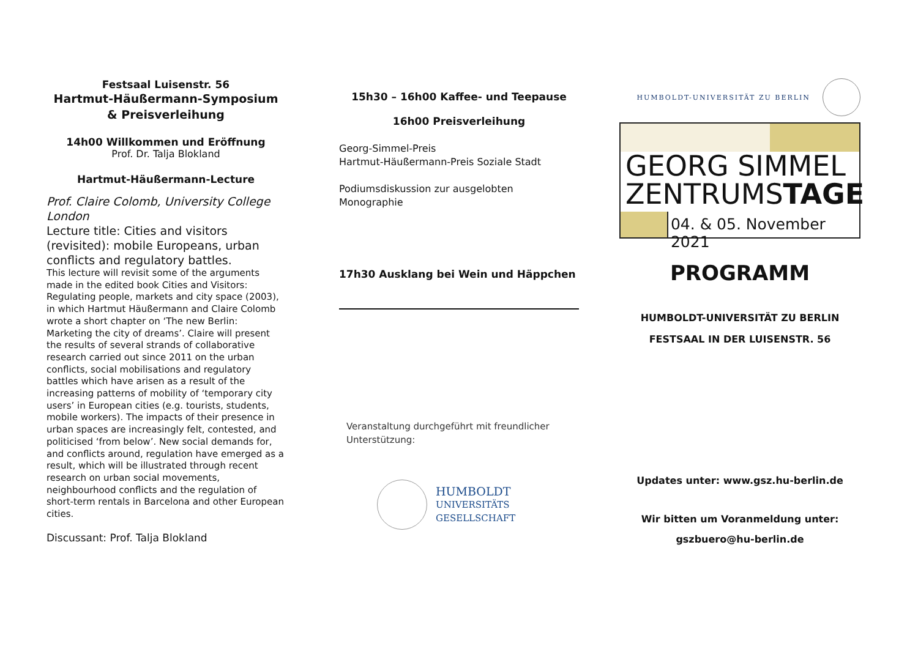Festsaal Luisenstr. 56
Hartmut-Häußermann-Symposium & Preisverleihung
14h00 Willkommen und Eröffnung
Prof. Dr. Talja Blokland
Hartmut-Häußermann-Lecture
Prof. Claire Colomb, University College London
Lecture title: Cities and visitors (revisited): mobile Europeans, urban conflicts and regulatory battles.
This lecture will revisit some of the arguments made in the edited book Cities and Visitors: Regulating people, markets and city space (2003), in which Hartmut Häußermann and Claire Colomb wrote a short chapter on ‘The new Berlin: Marketing the city of dreams’. Claire will present the results of several strands of collaborative research carried out since 2011 on the urban conflicts, social mobilisations and regulatory battles which have arisen as a result of the increasing patterns of mobility of ‘temporary city users’ in European cities (e.g. tourists, students, mobile workers). The impacts of their presence in urban spaces are increasingly felt, contested, and politicised ‘from below’. New social demands for, and conflicts around, regulation have emerged as a result, which will be illustrated through recent research on urban social movements, neighbourhood conflicts and the regulation of short-term rentals in Barcelona and other European cities.
Discussant: Prof. Talja Blokland
15h30 – 16h00 Kaffee- und Teepause
16h00 Preisverleihung
Georg-Simmel-Preis
Hartmut-Häußermann-Preis Soziale Stadt
Podiumsdiskussion zur ausgelobten Monographie
17h30 Ausklang bei Wein und Häppchen
Veranstaltung durchgeführt mit freundlicher Unterstützung:
HUMBOLDT
UNIVERSITÄTS
GESELLSCHAFT
HUMBOLDT-UNIVERSITÄT ZU BERLIN
GEORG SIMMEL
ZENTRUMSTAGE
04. & 05. November 2021
PROGRAMM
HUMBOLDT-UNIVERSITÄT ZU BERLIN
FESTSAAL IN DER LUISENSTR. 56
Updates unter: www.gsz.hu-berlin.de
Wir bitten um Voranmeldung unter:
gszbuero@hu-berlin.de